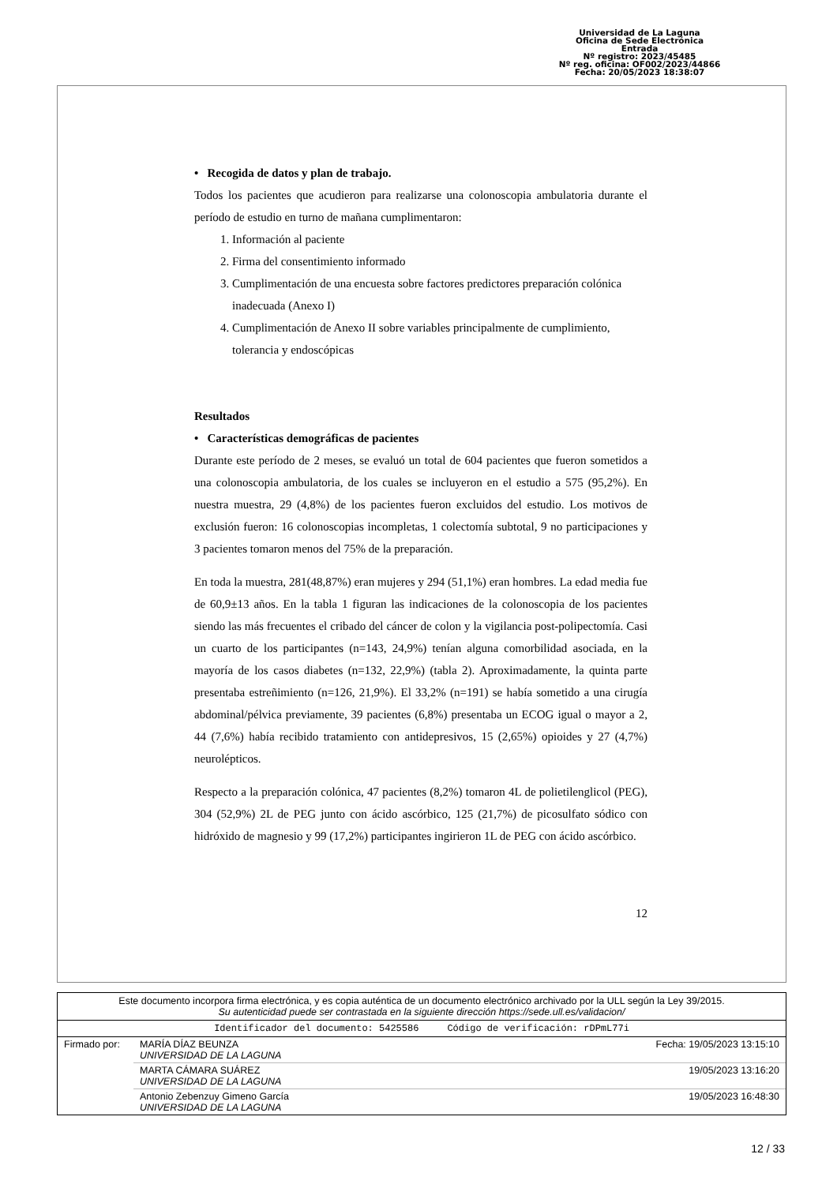Universidad de La Laguna
Oficina de Sede Electrónica
Entrada
Nº registro: 2023/45485
Nº reg. oficina: OF002/2023/44866
Fecha: 20/05/2023 18:38:07
• Recogida de datos y plan de trabajo.
Todos los pacientes que acudieron para realizarse una colonoscopia ambulatoria durante el período de estudio en turno de mañana cumplimentaron:
1. Información al paciente
2. Firma del consentimiento informado
3. Cumplimentación de una encuesta sobre factores predictores preparación colónica inadecuada (Anexo I)
4. Cumplimentación de Anexo II sobre variables principalmente de cumplimiento, tolerancia y endoscópicas
Resultados
• Características demográficas de pacientes
Durante este período de 2 meses, se evaluó un total de 604 pacientes que fueron sometidos a una colonoscopia ambulatoria, de los cuales se incluyeron en el estudio a 575 (95,2%). En nuestra muestra, 29 (4,8%) de los pacientes fueron excluidos del estudio. Los motivos de exclusión fueron: 16 colonoscopias incompletas, 1 colectomía subtotal, 9 no participaciones y 3 pacientes tomaron menos del 75% de la preparación.
En toda la muestra, 281(48,87%) eran mujeres y 294 (51,1%) eran hombres. La edad media fue de 60,9±13 años. En la tabla 1 figuran las indicaciones de la colonoscopia de los pacientes siendo las más frecuentes el cribado del cáncer de colon y la vigilancia post-polipectomía. Casi un cuarto de los participantes (n=143, 24,9%) tenían alguna comorbilidad asociada, en la mayoría de los casos diabetes (n=132, 22,9%) (tabla 2). Aproximadamente, la quinta parte presentaba estreñimiento (n=126, 21,9%). El 33,2% (n=191) se había sometido a una cirugía abdominal/pélvica previamente, 39 pacientes (6,8%) presentaba un ECOG igual o mayor a 2, 44 (7,6%) había recibido tratamiento con antidepresivos, 15 (2,65%) opioides y 27 (4,7%) neurolépticos.
Respecto a la preparación colónica, 47 pacientes (8,2%) tomaron 4L de polietilenglicol (PEG), 304 (52,9%) 2L de PEG junto con ácido ascórbico, 125 (21,7%) de picosulfato sódico con hidróxido de magnesio y 99 (17,2%) participantes ingirieron 1L de PEG con ácido ascórbico.
12
Este documento incorpora firma electrónica, y es copia auténtica de un documento electrónico archivado por la ULL según la Ley 39/2015.
Su autenticidad puede ser contrastada en la siguiente dirección https://sede.ull.es/validacion/
Identificador del documento: 5425586 Código de verificación: rDPmL77i
| Firmado por: | MARÍA DÍAZ BEUNZA UNIVERSIDAD DE LA LAGUNA | Fecha: 19/05/2023 13:15:10 |
| | MARTA CÁMARA SUÁREZ UNIVERSIDAD DE LA LAGUNA | 19/05/2023 13:16:20 |
| | Antonio Zebenzuy Gimeno García UNIVERSIDAD DE LA LAGUNA | 19/05/2023 16:48:30 |
12 / 33